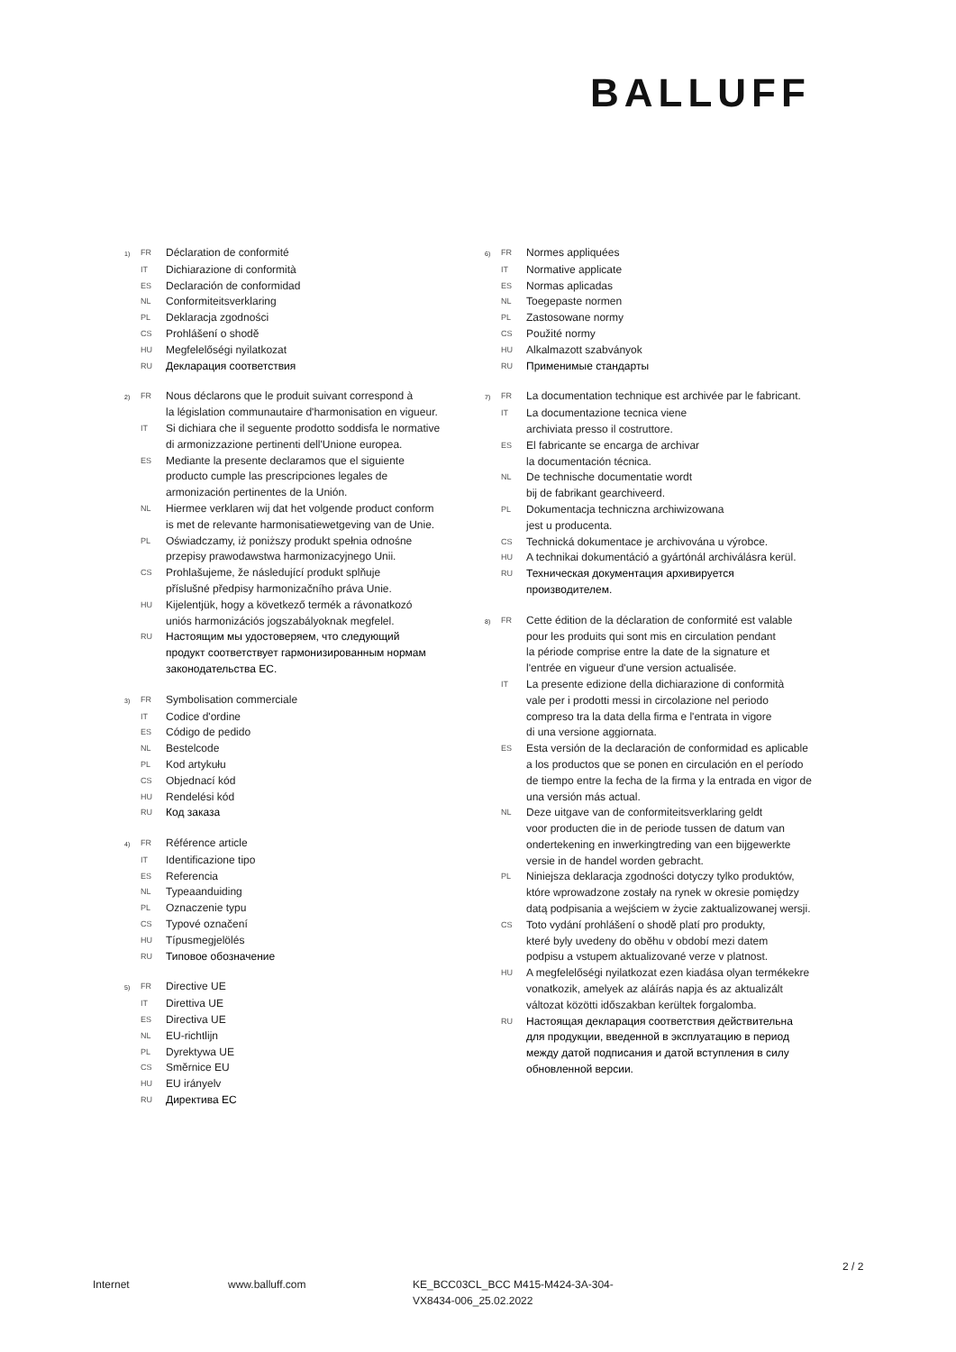BALLUFF
1) FR Déclaration de conformité
IT Dichiarazione di conformità
ES Declaración de conformidad
NL Conformiteitsverklaring
PL Deklaracja zgodności
CS Prohlášení o shodě
HU Megfelelőségi nyilatkozat
RU Декларация соответствия
2) FR Nous déclarons que le produit suivant correspond à
la législation communautaire d'harmonisation en vigueur.
IT Si dichiara che il seguente prodotto soddisfa le normative
di armonizzazione pertinenti dell'Unione europea.
ES Mediante la presente declaramos que el siguiente
producto cumple las prescripciones legales de
armonización pertinentes de la Unión.
NL Hiermee verklaren wij dat het volgende product conform
is met de relevante harmonisatiewetgeving van de Unie.
PL Oświadczamy, iż poniższy produkt spełnia odnośne
przepisy prawodawstwa harmonizacyjnego Unii.
CS Prohlašujeme, že následující produkt splňuje
příslušné předpisy harmonizačního práva Unie.
HU Kijelentjük, hogy a következő termék a rávonatkozó
uniós harmonizációs jogszabályoknak megfelel.
RU Настоящим мы удостоверяем, что следующий
продукт соответствует гармонизированным нормам
законодательства ЕС.
3) FR Symbolisation commerciale
IT Codice d'ordine
ES Código de pedido
NL Bestelcode
PL Kod artykułu
CS Objednací kód
HU Rendelési kód
RU Код заказа
4) FR Référence article
IT Identificazione tipo
ES Referencia
NL Typeaanduiding
PL Oznaczenie typu
CS Typové označení
HU Típusmegjelölés
RU Типовое обозначение
5) FR Directive UE
IT Direttiva UE
ES Directiva UE
NL EU-richtlijn
PL Dyrektywa UE
CS Směrnice EU
HU EU irányelv
RU Директива ЕС
6) FR Normes appliquées
IT Normative applicate
ES Normas aplicadas
NL Toegepaste normen
PL Zastosowane normy
CS Použité normy
HU Alkalmazott szabványok
RU Применимые стандарты
7) FR La documentation technique est archivée par le fabricant.
IT La documentazione tecnica viene
archiviata presso il costruttore.
ES El fabricante se encarga de archivar
la documentación técnica.
NL De technische documentatie wordt
bij de fabrikant gearchiveerd.
PL Dokumentacja techniczna archiwizowana
jest u producenta.
CS Technická dokumentace je archivována u výrobce.
HU A technikai dokumentáció a gyártónál archiválásra kerül.
RU Техническая документация архивируется
производителем.
8) FR Cette édition de la déclaration de conformité est valable
pour les produits qui sont mis en circulation pendant
la période comprise entre la date de la signature et
l'entrée en vigueur d'une version actualisée.
IT La presente edizione della dichiarazione di conformità
vale per i prodotti messi in circolazione nel periodo
compreso tra la data della firma e l'entrata in vigore
di una versione aggiornata.
ES Esta versión de la declaración de conformidad es aplicable
a los productos que se ponen en circulación en el período
de tiempo entre la fecha de la firma y la entrada en vigor de
una versión más actual.
NL Deze uitgave van de conformiteitsverklaring geldt
voor producten die in de periode tussen de datum van
ondertekening en inwerkingtreding van een bijgewerkte
versie in de handel worden gebracht.
PL Niniejsza deklaracja zgodności dotyczy tylko produktów,
które wprowadzone zostały na rynek w okresie pomiędzy
datą podpisania a wejściem w życie zaktualizowanej wersji.
CS Toto vydání prohlášení o shodě platí pro produkty,
které byly uvedeny do oběhu v období mezi datem
podpisu a vstupem aktualizované verze v platnost.
HU A megfelelőségi nyilatkozat ezen kiadása olyan termékekre
vonatkozik, amelyek az aláírás napja és az aktualizált
változat közötti időszakban kerültek forgalomba.
RU Настоящая декларация соответствия действительна
для продукции, введенной в эксплуатацию в период
между датой подписания и датой вступления в силу
обновленной версии.
2 / 2
Internet www.balluff.com KE_BCC03CL_BCC M415-M424-3A-304-
VX8434-006_25.02.2022